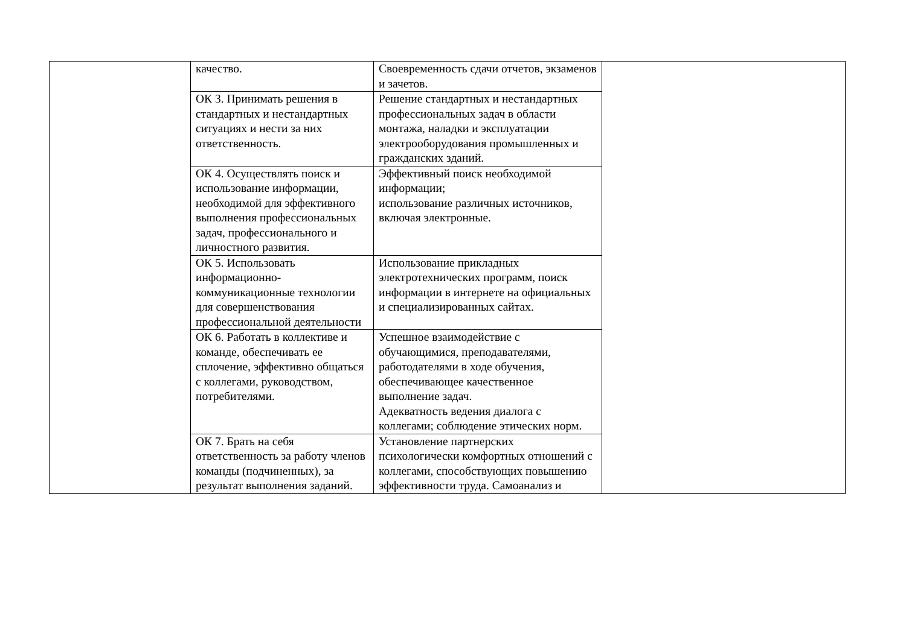| | качество. | Своевременность сдачи отчетов, экзаменов и зачетов. | |
| | ОК 3. Принимать решения в стандартных и нестандартных ситуациях и нести за них ответственность. | Решение стандартных и нестандартных профессиональных задач в области монтажа, наладки и эксплуатации электрооборудования промышленных и гражданских зданий. | |
| | ОК 4. Осуществлять поиск и использование информации, необходимой для эффективного выполнения профессиональных задач, профессионального и личностного развития. | Эффективный поиск необходимой информации; использование различных источников, включая электронные. | |
| | ОК 5. Использовать информационно- коммуникационные технологии для совершенствования профессиональной деятельности | Использование прикладных электротехнических программ, поиск информации в интернете на официальных и специализированных сайтах. | |
| | ОК 6. Работать в коллективе и команде, обеспечивать ее сплочение, эффективно общаться с коллегами, руководством, потребителями. | Успешное взаимодействие с обучающимися, преподавателями, работодателями в ходе обучения, обеспечивающее качественное выполнение задач. Адекватность ведения диалога с коллегами; соблюдение этических норм. | |
| | ОК 7. Брать на себя ответственность за работу членов команды (подчиненных), за результат выполнения заданий. | Установление партнерских психологически комфортных отношений с коллегами, способствующих повышению эффективности труда. Самоанализ и | |